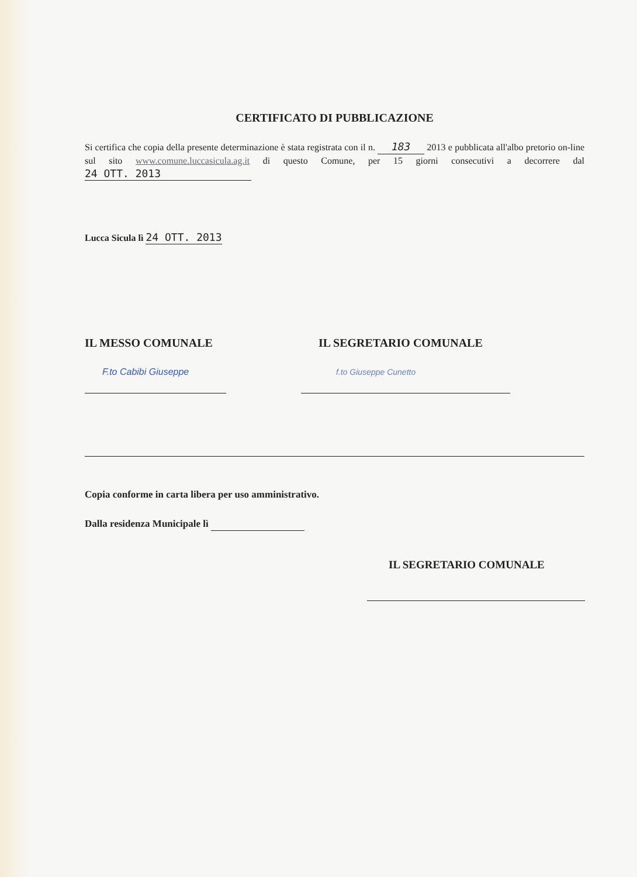CERTIFICATO DI PUBBLICAZIONE
Si certifica che copia della presente determinazione è stata registrata con il n. 183 2013 e pubblicata all'albo pretorio on-line sul sito www.comune.luccasicula.ag.it di questo Comune, per 15 giorni consecutivi a decorrere dal 24 OTT. 2013
Lucca Sicula lì 24 OTT. 2013
IL MESSO COMUNALE
F.to Cabibi Giuseppe
IL SEGRETARIO COMUNALE
f.to Giuseppe Cunetto
Copia conforme in carta libera per uso amministrativo.
Dalla residenza Municipale lì
IL SEGRETARIO COMUNALE